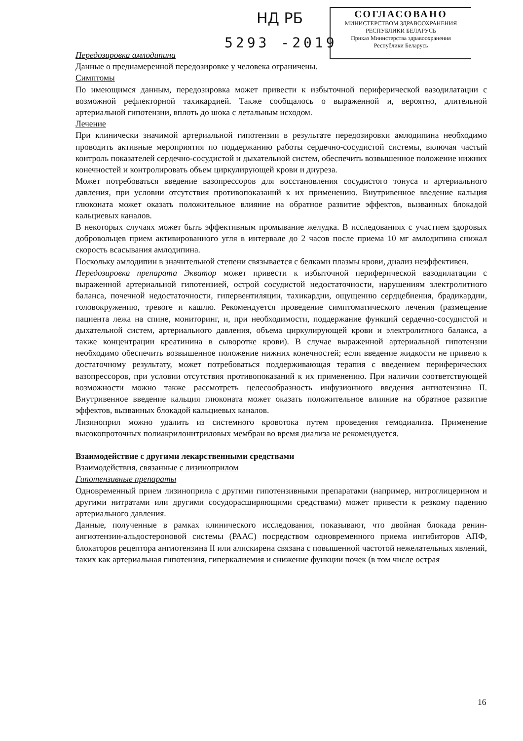НД РБ
5293 -2019
СОГЛАСОВАНО
МИНИСТЕРСТВОМ ЗДРАВООХРАНЕНИЯ
РЕСПУБЛИКИ БЕЛАРУСЬ
Приказ Министерства здравоохранения
Республики Беларусь
Передозировка амлодипина
Данные о преднамеренной передозировке у человека ограничены.
Симптомы
По имеющимся данным, передозировка может привести к избыточной периферической вазодилатации с возможной рефлекторной тахикардией. Также сообщалось о выраженной и, вероятно, длительной артериальной гипотензии, вплоть до шока с летальным исходом.
Лечение
При клинически значимой артериальной гипотензии в результате передозировки амлодипина необходимо проводить активные мероприятия по поддержанию работы сердечно-сосудистой системы, включая частый контроль показателей сердечно-сосудистой и дыхательной систем, обеспечить возвышенное положение нижних конечностей и контролировать объем циркулирующей крови и диуреза.
Может потребоваться введение вазопрессоров для восстановления сосудистого тонуса и артериального давления, при условии отсутствия противопоказаний к их применению. Внутривенное введение кальция глюконата может оказать положительное влияние на обратное развитие эффектов, вызванных блокадой кальциевых каналов.
В некоторых случаях может быть эффективным промывание желудка. В исследованиях с участием здоровых добровольцев прием активированного угля в интервале до 2 часов после приема 10 мг амлодипина снижал скорость всасывания амлодипина.
Поскольку амлодипин в значительной степени связывается с белками плазмы крови, диализ неэффективен.
Передозировка препарата Экватор может привести к избыточной периферической вазодилатации с выраженной артериальной гипотензией, острой сосудистой недостаточности, нарушениям электролитного баланса, почечной недостаточности, гипервентиляции, тахикардии, ощущению сердцебиения, брадикардии, головокружению, тревоге и кашлю. Рекомендуется проведение симптоматического лечения (размещение пациента лежа на спине, мониторинг, и, при необходимости, поддержание функций сердечно-сосудистой и дыхательной систем, артериального давления, объема циркулирующей крови и электролитного баланса, а также концентрации креатинина в сыворотке крови). В случае выраженной артериальной гипотензии необходимо обеспечить возвышенное положение нижних конечностей; если введение жидкости не привело к достаточному результату, может потребоваться поддерживающая терапия с введением периферических вазопрессоров, при условии отсутствия противопоказаний к их применению. При наличии соответствующей возможности можно также рассмотреть целесообразность инфузионного введения ангиотензина II. Внутривенное введение кальция глюконата может оказать положительное влияние на обратное развитие эффектов, вызванных блокадой кальциевых каналов.
Лизиноприл можно удалить из системного кровотока путем проведения гемодиализа. Применение высокопроточных полиакрилонитриловых мембран во время диализа не рекомендуется.
Взаимодействие с другими лекарственными средствами
Взаимодействия, связанные с лизиноприлом
Гипотензивные препараты
Одновременный прием лизиноприла с другими гипотензивными препаратами (например, нитроглицерином и другими нитратами или другими сосудорасширяющими средствами) может привести к резкому падению артериального давления.
Данные, полученные в рамках клинического исследования, показывают, что двойная блокада ренин-ангиотензин-альдостероновой системы (РААС) посредством одновременного приема ингибиторов АПФ, блокаторов рецептора ангиотензина II или алискирена связана с повышенной частотой нежелательных явлений, таких как артериальная гипотензия, гиперкалиемия и снижение функции почек (в том числе острая
16